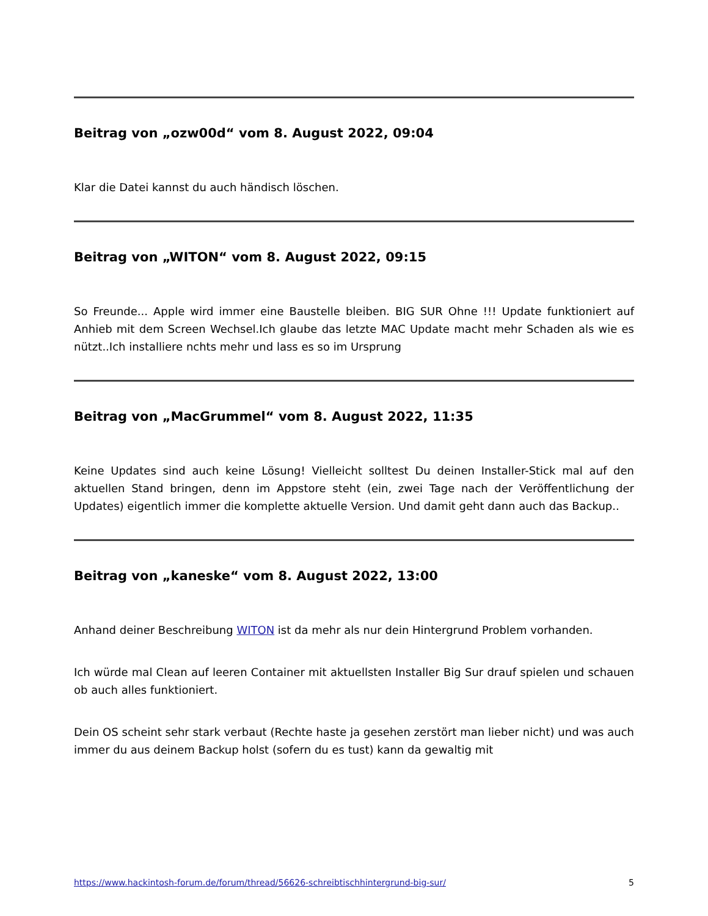Beitrag von „ozw00d“ vom 8. August 2022, 09:04
Klar die Datei kannst du auch händisch löschen.
Beitrag von „WITON“ vom 8. August 2022, 09:15
So Freunde... Apple wird immer eine Baustelle bleiben. BIG SUR Ohne !!! Update funktioniert auf Anhieb mit dem Screen Wechsel.Ich glaube das letzte MAC Update macht mehr Schaden als wie es nützt..Ich installiere nchts mehr und lass es so im Ursprung
Beitrag von „MacGrummel“ vom 8. August 2022, 11:35
Keine Updates sind auch keine Lösung! Vielleicht solltest Du deinen Installer-Stick mal auf den aktuellen Stand bringen, denn im Appstore steht (ein, zwei Tage nach der Veröffentlichung der Updates) eigentlich immer die komplette aktuelle Version. Und damit geht dann auch das Backup..
Beitrag von „kaneske“ vom 8. August 2022, 13:00
Anhand deiner Beschreibung WITON ist da mehr als nur dein Hintergrund Problem vorhanden.
Ich würde mal Clean auf leeren Container mit aktuellsten Installer Big Sur drauf spielen und schauen ob auch alles funktioniert.
Dein OS scheint sehr stark verbaut (Rechte haste ja gesehen zerstört man lieber nicht) und was auch immer du aus deinem Backup holst (sofern du es tust) kann da gewaltig mit
https://www.hackintosh-forum.de/forum/thread/56626-schreibtischhintergrund-big-sur/ 5